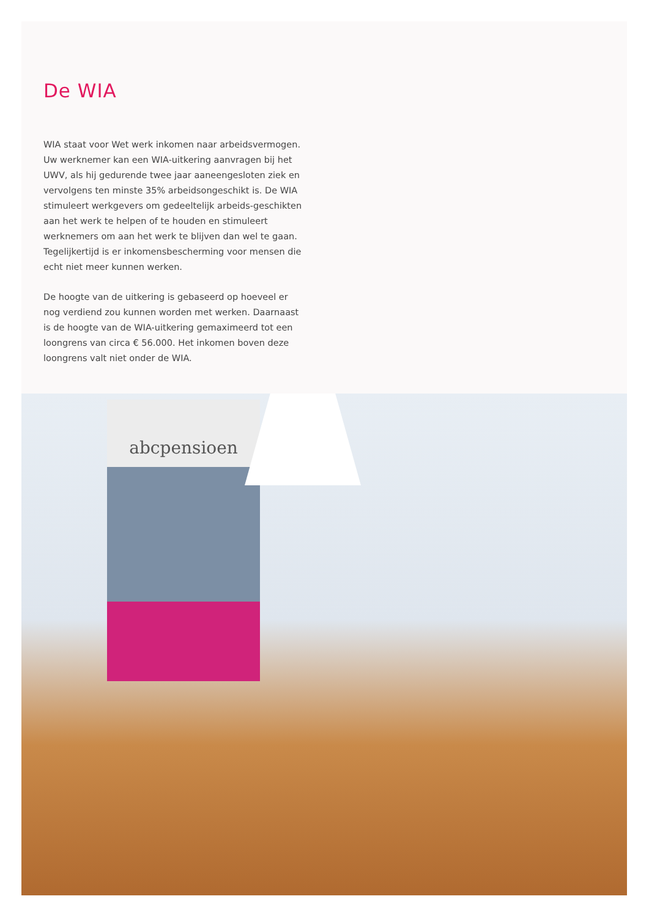De WIA
WIA staat voor Wet werk inkomen naar arbeidsvermogen. Uw werknemer kan een WIA-uitkering aanvragen bij het UWV, als hij gedurende twee jaar aaneengesloten ziek en vervolgens ten minste 35% arbeidsongeschikt is. De WIA stimuleert werkgevers om gedeeltelijk arbeids-geschikten aan het werk te helpen of te houden en stimuleert werknemers om aan het werk te blijven dan wel te gaan. Tegelijkertijd is er inkomensbescherming voor mensen die echt niet meer kunnen werken.
De hoogte van de uitkering is gebaseerd op hoeveel er nog verdiend zou kunnen worden met werken. Daarnaast is de hoogte van de WIA-uitkering gemaximeerd tot een loongrens van circa € 56.000. Het inkomen boven deze loongrens valt niet onder de WIA.
abcpensioen